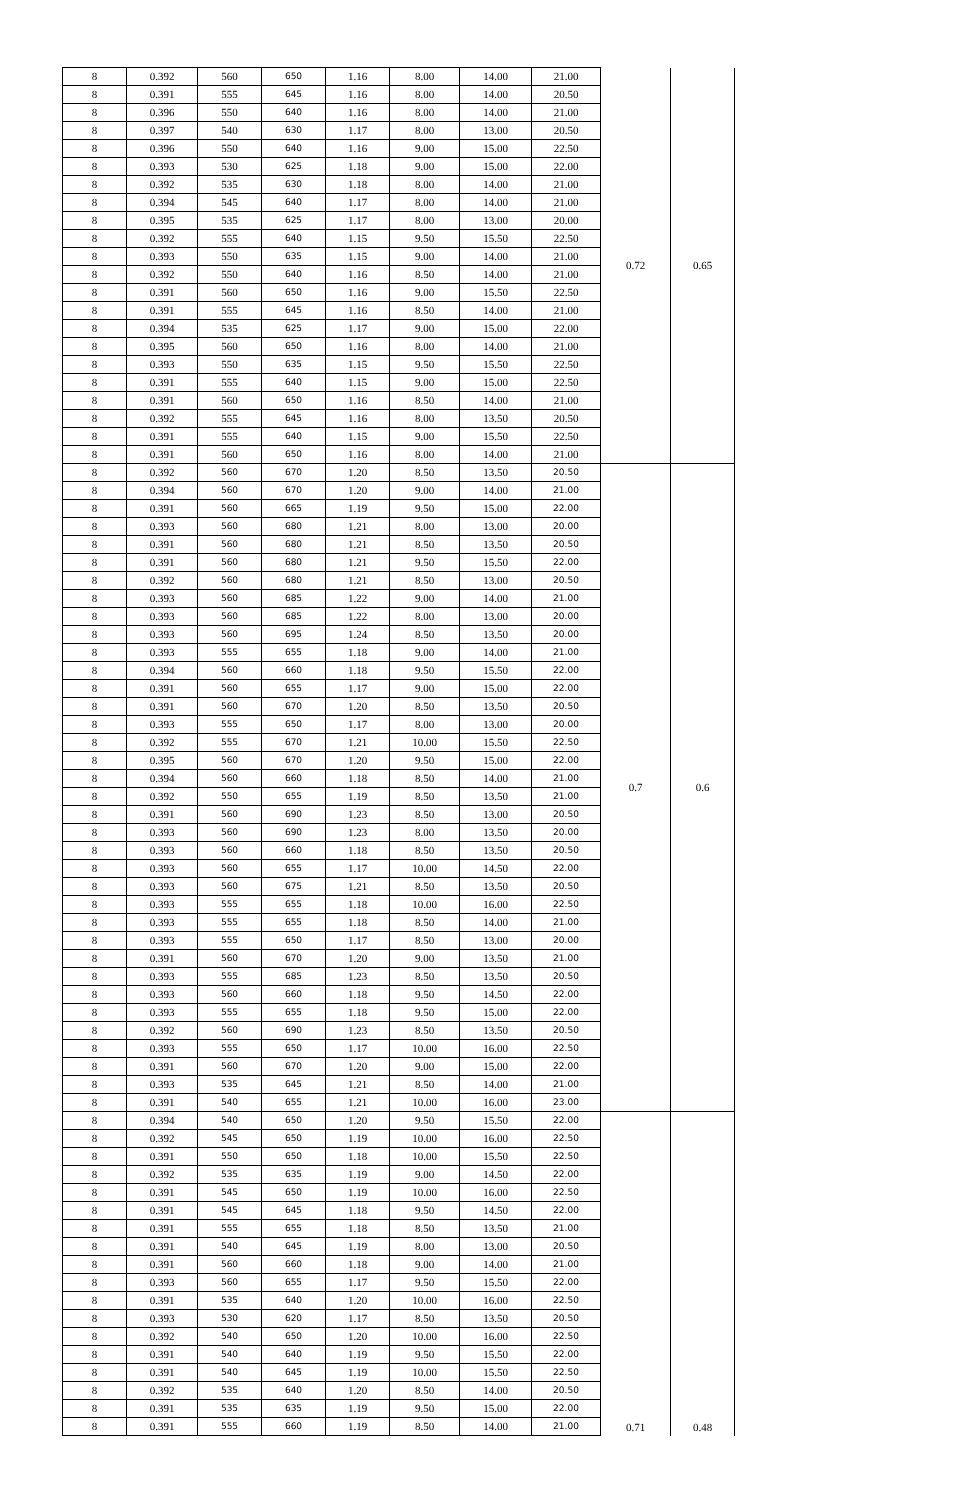| 8 | 0.392 | 560 | 650 | 1.16 | 8.00 | 14.00 | 21.00 | 0.72 | 0.65 |
| 8 | 0.391 | 555 | 645 | 1.16 | 8.00 | 14.00 | 20.50 | | |
| 8 | 0.396 | 550 | 640 | 1.16 | 8.00 | 14.00 | 21.00 | | |
| 8 | 0.397 | 540 | 630 | 1.17 | 8.00 | 13.00 | 20.50 | | |
| 8 | 0.396 | 550 | 640 | 1.16 | 9.00 | 15.00 | 22.50 | | |
| 8 | 0.393 | 530 | 625 | 1.18 | 9.00 | 15.00 | 22.00 | | |
| 8 | 0.392 | 535 | 630 | 1.18 | 8.00 | 14.00 | 21.00 | | |
| 8 | 0.394 | 545 | 640 | 1.17 | 8.00 | 14.00 | 21.00 | | |
| 8 | 0.395 | 535 | 625 | 1.17 | 8.00 | 13.00 | 20.00 | | |
| 8 | 0.392 | 555 | 640 | 1.15 | 9.50 | 15.50 | 22.50 | | |
| 8 | 0.393 | 550 | 635 | 1.15 | 9.00 | 14.00 | 21.00 | | |
| 8 | 0.392 | 550 | 640 | 1.16 | 8.50 | 14.00 | 21.00 | | |
| 8 | 0.391 | 560 | 650 | 1.16 | 9.00 | 15.50 | 22.50 | | |
| 8 | 0.391 | 555 | 645 | 1.16 | 8.50 | 14.00 | 21.00 | | |
| 8 | 0.394 | 535 | 625 | 1.17 | 9.00 | 15.00 | 22.00 | | |
| 8 | 0.395 | 560 | 650 | 1.16 | 8.00 | 14.00 | 21.00 | | |
| 8 | 0.393 | 550 | 635 | 1.15 | 9.50 | 15.50 | 22.50 | | |
| 8 | 0.391 | 555 | 640 | 1.15 | 9.00 | 15.00 | 22.50 | | |
| 8 | 0.391 | 560 | 650 | 1.16 | 8.50 | 14.00 | 21.00 | | |
| 8 | 0.392 | 555 | 645 | 1.16 | 8.00 | 13.50 | 20.50 | | |
| 8 | 0.391 | 555 | 640 | 1.15 | 9.00 | 15.50 | 22.50 | | |
| 8 | 0.391 | 560 | 650 | 1.16 | 8.00 | 14.00 | 21.00 | | |
| 8 | 0.392 | 560 | 670 | 1.20 | 8.50 | 13.50 | 20.50 | 0.7 | 0.6 |
| 8 | 0.394 | 560 | 670 | 1.20 | 9.00 | 14.00 | 21.00 | | |
| 8 | 0.391 | 560 | 665 | 1.19 | 9.50 | 15.00 | 22.00 | | |
| 8 | 0.393 | 560 | 680 | 1.21 | 8.00 | 13.00 | 20.00 | | |
| 8 | 0.391 | 560 | 680 | 1.21 | 8.50 | 13.50 | 20.50 | | |
| 8 | 0.391 | 560 | 680 | 1.21 | 9.50 | 15.50 | 22.00 | | |
| 8 | 0.392 | 560 | 680 | 1.21 | 8.50 | 13.00 | 20.50 | | |
| 8 | 0.393 | 560 | 685 | 1.22 | 9.00 | 14.00 | 21.00 | | |
| 8 | 0.393 | 560 | 685 | 1.22 | 8.00 | 13.00 | 20.00 | | |
| 8 | 0.393 | 560 | 695 | 1.24 | 8.50 | 13.50 | 20.00 | | |
| 8 | 0.393 | 555 | 655 | 1.18 | 9.00 | 14.00 | 21.00 | | |
| 8 | 0.394 | 560 | 660 | 1.18 | 9.50 | 15.50 | 22.00 | | |
| 8 | 0.391 | 560 | 655 | 1.17 | 9.00 | 15.00 | 22.00 | | |
| 8 | 0.391 | 560 | 670 | 1.20 | 8.50 | 13.50 | 20.50 | | |
| 8 | 0.393 | 555 | 650 | 1.17 | 8.00 | 13.00 | 20.00 | | |
| 8 | 0.392 | 555 | 670 | 1.21 | 10.00 | 15.50 | 22.50 | | |
| 8 | 0.395 | 560 | 670 | 1.20 | 9.50 | 15.00 | 22.00 | | |
| 8 | 0.394 | 560 | 660 | 1.18 | 8.50 | 14.00 | 21.00 | | |
| 8 | 0.392 | 550 | 655 | 1.19 | 8.50 | 13.50 | 21.00 | | |
| 8 | 0.391 | 560 | 690 | 1.23 | 8.50 | 13.00 | 20.50 | | |
| 8 | 0.393 | 560 | 690 | 1.23 | 8.00 | 13.50 | 20.00 | | |
| 8 | 0.393 | 560 | 660 | 1.18 | 8.50 | 13.50 | 20.50 | | |
| 8 | 0.393 | 560 | 655 | 1.17 | 10.00 | 14.50 | 22.00 | | |
| 8 | 0.393 | 560 | 675 | 1.21 | 8.50 | 13.50 | 20.50 | | |
| 8 | 0.393 | 555 | 655 | 1.18 | 10.00 | 16.00 | 22.50 | | |
| 8 | 0.393 | 555 | 655 | 1.18 | 8.50 | 14.00 | 21.00 | | |
| 8 | 0.393 | 555 | 650 | 1.17 | 8.50 | 13.00 | 20.00 | | |
| 8 | 0.391 | 560 | 670 | 1.20 | 9.00 | 13.50 | 21.00 | | |
| 8 | 0.393 | 555 | 685 | 1.23 | 8.50 | 13.50 | 20.50 | | |
| 8 | 0.393 | 560 | 660 | 1.18 | 9.50 | 14.50 | 22.00 | | |
| 8 | 0.393 | 555 | 655 | 1.18 | 9.50 | 15.00 | 22.00 | | |
| 8 | 0.392 | 560 | 690 | 1.23 | 8.50 | 13.50 | 20.50 | | |
| 8 | 0.393 | 555 | 650 | 1.17 | 10.00 | 16.00 | 22.50 | | |
| 8 | 0.391 | 560 | 670 | 1.20 | 9.00 | 15.00 | 22.00 | | |
| 8 | 0.393 | 535 | 645 | 1.21 | 8.50 | 14.00 | 21.00 | | |
| 8 | 0.391 | 540 | 655 | 1.21 | 10.00 | 16.00 | 23.00 | | |
| 8 | 0.394 | 540 | 650 | 1.20 | 9.50 | 15.50 | 22.00 | 0.71 | 0.48 |
| 8 | 0.392 | 545 | 650 | 1.19 | 10.00 | 16.00 | 22.50 | | |
| 8 | 0.391 | 550 | 650 | 1.18 | 10.00 | 15.50 | 22.50 | | |
| 8 | 0.392 | 535 | 635 | 1.19 | 9.00 | 14.50 | 22.00 | | |
| 8 | 0.391 | 545 | 650 | 1.19 | 10.00 | 16.00 | 22.50 | | |
| 8 | 0.391 | 545 | 645 | 1.18 | 9.50 | 14.50 | 22.00 | | |
| 8 | 0.391 | 555 | 655 | 1.18 | 8.50 | 13.50 | 21.00 | | |
| 8 | 0.391 | 540 | 645 | 1.19 | 8.00 | 13.00 | 20.50 | | |
| 8 | 0.391 | 560 | 660 | 1.18 | 9.00 | 14.00 | 21.00 | | |
| 8 | 0.393 | 560 | 655 | 1.17 | 9.50 | 15.50 | 22.00 | | |
| 8 | 0.391 | 535 | 640 | 1.20 | 10.00 | 16.00 | 22.50 | | |
| 8 | 0.393 | 530 | 620 | 1.17 | 8.50 | 13.50 | 20.50 | | |
| 8 | 0.392 | 540 | 650 | 1.20 | 10.00 | 16.00 | 22.50 | | |
| 8 | 0.391 | 540 | 640 | 1.19 | 9.50 | 15.50 | 22.00 | | |
| 8 | 0.391 | 540 | 645 | 1.19 | 10.00 | 15.50 | 22.50 | | |
| 8 | 0.392 | 535 | 640 | 1.20 | 8.50 | 14.00 | 20.50 | | |
| 8 | 0.391 | 535 | 635 | 1.19 | 9.50 | 15.00 | 22.00 | | |
| 8 | 0.391 | 555 | 660 | 1.19 | 8.50 | 14.00 | 21.00 | | |